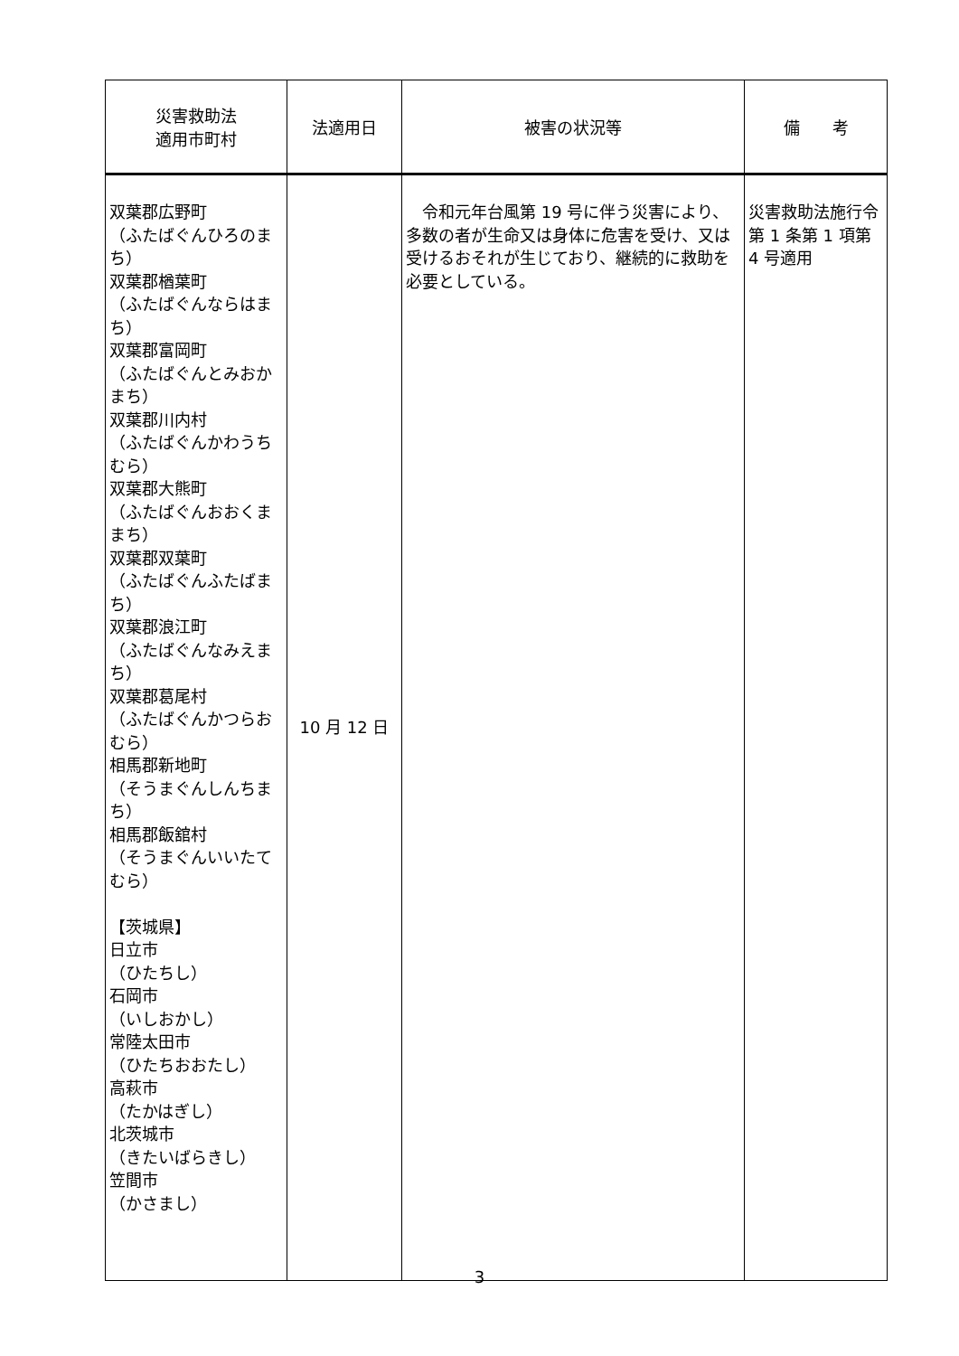| 災害救助法 適用市町村 | 法適用日 | 被害の状況等 | 備 考 |
| --- | --- | --- | --- |
| 双葉郡広野町 （ふたばぐんひろのまち） 双葉郡楢葉町 （ふたばぐんならはまち） 双葉郡富岡町 （ふたばぐんとみおかまち） 双葉郡川内村 （ふたばぐんかわうちむら） 双葉郡大熊町 （ふたばぐんおおくままち） 双葉郡双葉町 （ふたばぐんふたばまち） 双葉郡浪江町 （ふたばぐんなみえまち） 双葉郡葛尾村 （ふたばぐんかつらおむら） 相馬郡新地町 （そうまぐんしんちまち） 相馬郡飯舘村 （そうまぐんいいたてむら） 【茨城県】 日立市 （ひたちし） 石岡市 （いしおかし） 常陸太田市 （ひたちおおたし） 高萩市 （たかはぎし） 北茨城市 （きたいばらきし） 笠間市 （かさまし） | 10 月 12 日 | 令和元年台風第 19 号に伴う災害により、多数の者が生命又は身体に危害を受け、又は受けるおそれが生じており、継続的に救助を必要としている。 | 災害救助法施行令第 1 条第 1 項第 4 号適用 |
3